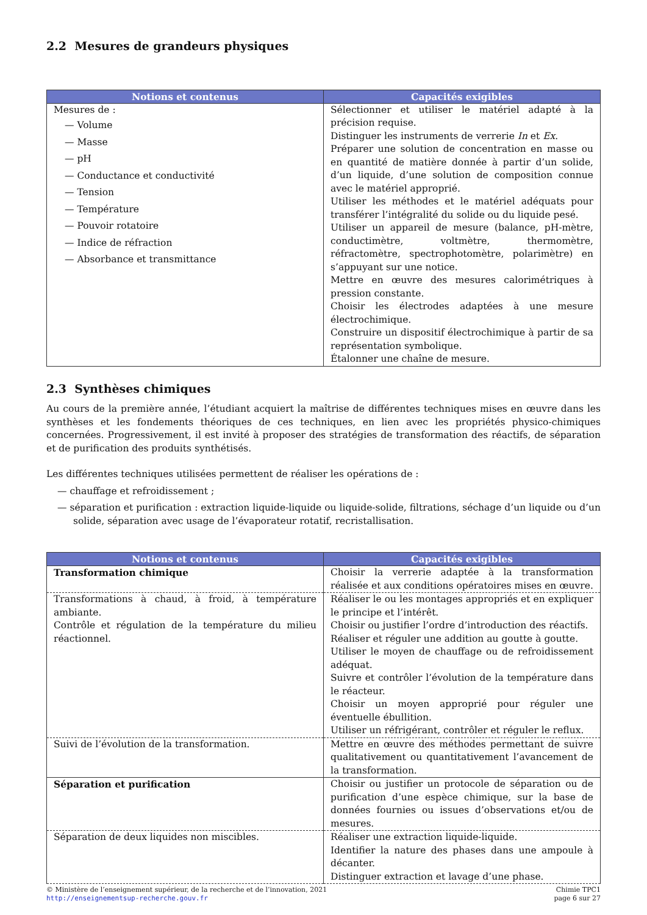2.2 Mesures de grandeurs physiques
| Notions et contenus | Capacités exigibles |
| --- | --- |
| Mesures de : — Volume — Masse — pH — Conductance et conductivité — Tension — Température — Pouvoir rotatoire — Indice de réfraction — Absorbance et transmittance | Sélectionner et utiliser le matériel adapté à la précision requise. Distinguer les instruments de verrerie In et Ex . Préparer une solution de concentration en masse ou en quantité de matière donnée à partir d’un solide, d’un liquide, d’une solution de composition connue avec le matériel approprié. Utiliser les méthodes et le matériel adéquats pour transférer l’intégralité du solide ou du liquide pesé. Utiliser un appareil de mesure (balance, pH-mètre, conductimètre, voltmètre, thermomètre, réfractomètre, spectrophotomètre, polarimètre) en s’appuyant sur une notice. Mettre en œuvre des mesures calorimétriques à pression constante. Choisir les électrodes adaptées à une mesure électrochimique. Construire un dispositif électrochimique à partir de sa représentation symbolique. Étalonner une chaîne de mesure. |
2.3 Synthèses chimiques
Au cours de la première année, l’étudiant acquiert la maîtrise de différentes techniques mises en œuvre dans les synthèses et les fondements théoriques de ces techniques, en lien avec les propriétés physico-chimiques concernées. Progressivement, il est invité à proposer des stratégies de transformation des réactifs, de séparation et de purification des produits synthétisés.
Les différentes techniques utilisées permettent de réaliser les opérations de :
— chauffage et refroidissement ;
— séparation et purification : extraction liquide-liquide ou liquide-solide, filtrations, séchage d’un liquide ou d’un solide, séparation avec usage de l’évaporateur rotatif, recristallisation.
| Notions et contenus | Capacités exigibles |
| --- | --- |
| Transformation chimique | Choisir la verrerie adaptée à la transformation réalisée et aux conditions opératoires mises en œuvre. |
| Transformations à chaud, à froid, à température ambiante. Contrôle et régulation de la température du milieu réactionnel. | Réaliser le ou les montages appropriés et en expliquer le principe et l’intérêt. Choisir ou justifier l’ordre d’introduction des réactifs. Réaliser et réguler une addition au goutte à goutte. Utiliser le moyen de chauffage ou de refroidissement adéquat. Suivre et contrôler l’évolution de la température dans le réacteur. Choisir un moyen approprié pour réguler une éventuelle ébullition. Utiliser un réfrigérant, contrôler et réguler le reflux. |
| Suivi de l’évolution de la transformation. | Mettre en œuvre des méthodes permettant de suivre qualitativement ou quantitativement l’avancement de la transformation. |
| Séparation et purification | Choisir ou justifier un protocole de séparation ou de purification d’une espèce chimique, sur la base de données fournies ou issues d’observations et/ou de mesures. |
| Séparation de deux liquides non miscibles. | Réaliser une extraction liquide-liquide. Identifier la nature des phases dans une ampoule à décanter. Distinguer extraction et lavage d’une phase. |
© Ministère de l’enseignement supérieur, de la recherche et de l’innovation, 2021
http://enseignementsup-recherche.gouv.fr
Chimie TPC1
page 6 sur 27